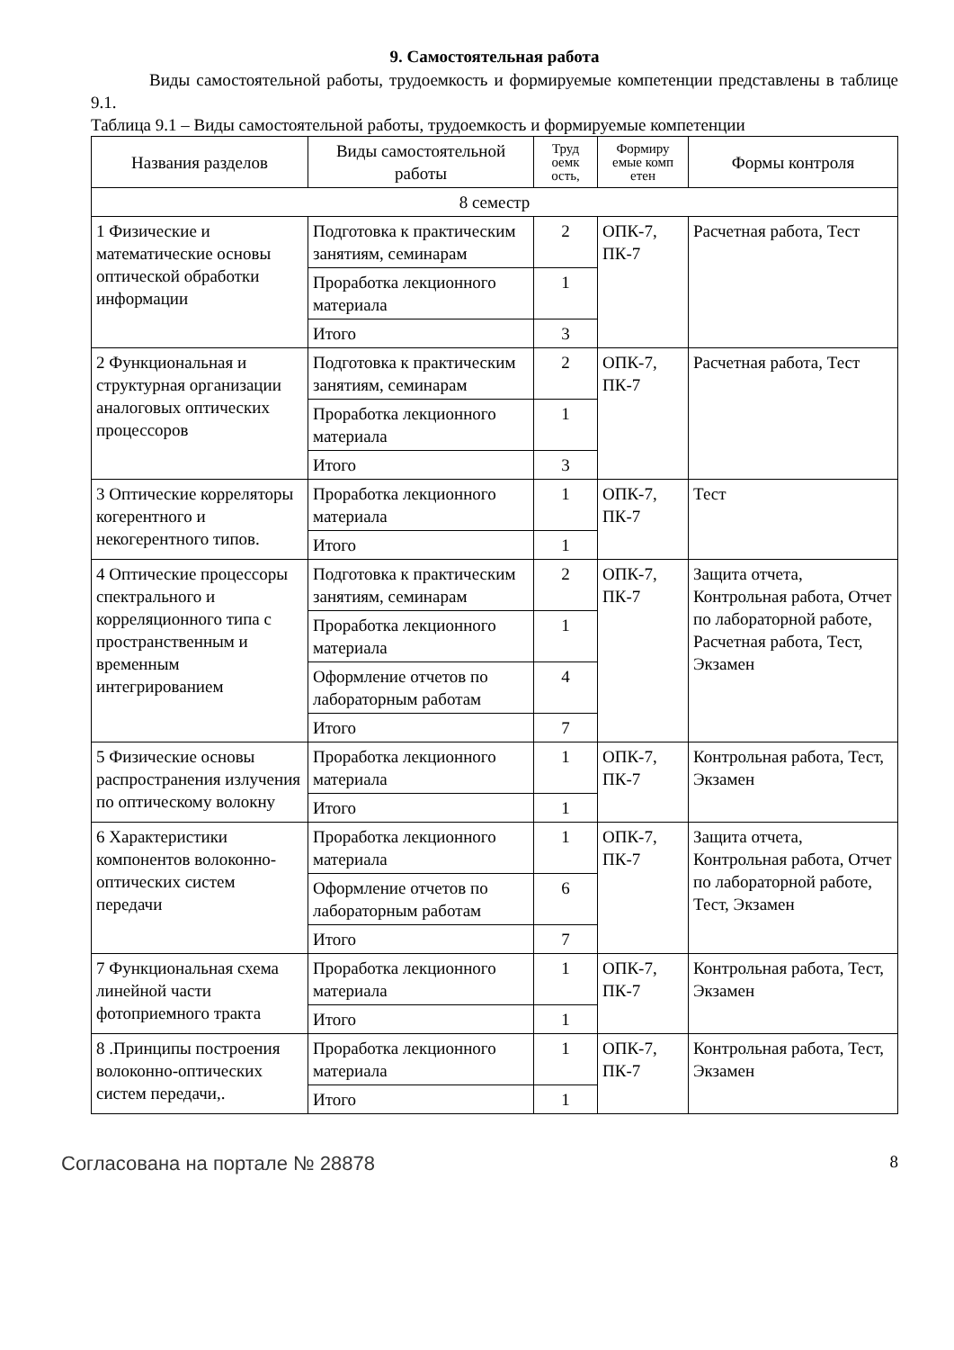9. Самостоятельная работа
Виды самостоятельной работы, трудоемкость и формируемые компетенции представлены в таблице 9.1.
Таблица 9.1 – Виды самостоятельной работы, трудоемкость и формируемые компетенции
| Названия разделов | Виды самостоятельной работы | Труд оемк ость, | Формиру емые комп етен | Формы контроля |
| --- | --- | --- | --- | --- |
| 8 семестр | | | | |
| 1 Физические и математические основы оптической обработки информации | Подготовка к практическим занятиям, семинарам | 2 | ОПК-7, ПК-7 | Расчетная работа, Тест |
| | Проработка лекционного материала | 1 | | |
| | Итого | 3 | | |
| 2 Функциональная и структурная организации аналоговых оптических процессоров | Подготовка к практическим занятиям, семинарам | 2 | ОПК-7, ПК-7 | Расчетная работа, Тест |
| | Проработка лекционного материала | 1 | | |
| | Итого | 3 | | |
| 3 Оптические корреляторы когерентного и некогерентного типов. | Проработка лекционного материала | 1 | ОПК-7, ПК-7 | Тест |
| | Итого | 1 | | |
| 4 Оптические процессоры спектрального и корреляционного типа с пространственным и временным интегрированием | Подготовка к практическим занятиям, семинарам | 2 | ОПК-7, ПК-7 | Защита отчета, Контрольная работа, Отчет по лабораторной работе, Расчетная работа, Тест, Экзамен |
| | Проработка лекционного материала | 1 | | |
| | Оформление отчетов по лабораторным работам | 4 | | |
| | Итого | 7 | | |
| 5 Физические основы распространения излучения по оптическому волокну | Проработка лекционного материала | 1 | ОПК-7, ПК-7 | Контрольная работа, Тест, Экзамен |
| | Итого | 1 | | |
| 6 Характеристики компонентов волоконно-оптических систем передачи | Проработка лекционного материала | 1 | ОПК-7, ПК-7 | Защита отчета, Контрольная работа, Отчет по лабораторной работе, Тест, Экзамен |
| | Оформление отчетов по лабораторным работам | 6 | | |
| | Итого | 7 | | |
| 7 Функциональная схема линейной части фотоприемного тракта | Проработка лекционного материала | 1 | ОПК-7, ПК-7 | Контрольная работа, Тест, Экзамен |
| | Итого | 1 | | |
| 8 .Принципы построения волоконно-оптических систем передачи,. | Проработка лекционного материала | 1 | ОПК-7, ПК-7 | Контрольная работа, Тест, Экзамен |
| | Итого | 1 | | |
Согласована на портале № 28878 8